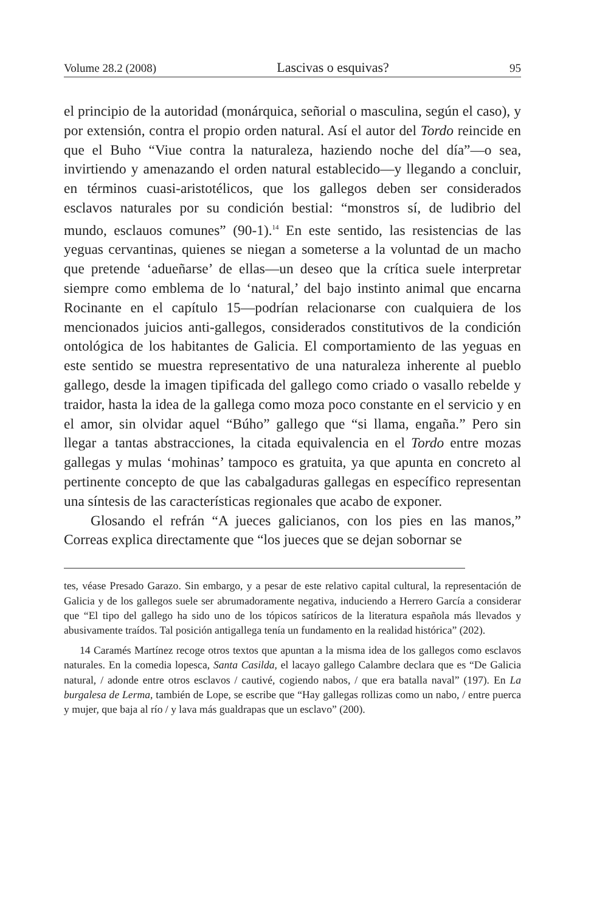Volume 28.2 (2008) Lascivas o esquivas? 95
el principio de la autoridad (monárquica, señorial o masculina, según el caso), y por extensión, contra el propio orden natural. Así el autor del Tordo reincide en que el Buho “Viue contra la naturaleza, haziendo noche del día”—o sea, invirtiendo y amenazando el orden natural establecido—y llegando a concluir, en términos cuasi-aristotélicos, que los gallegos deben ser considerados esclavos naturales por su condición bestial: “monstros sí, de ludibrio del mundo, esclauos comunes” (90-1).<sup>14</sup> En este sentido, las resistencias de las yeguas cervantinas, quienes se niegan a someterse a la voluntad de un macho que pretende ‘adueñarse’ de ellas—un deseo que la crítica suele interpretar siempre como emblema de lo ‘natural,’ del bajo instinto animal que encarna Rocinante en el capítulo 15—podrían relacionarse con cualquiera de los mencionados juicios anti-gallegos, considerados constitutivos de la condición ontológica de los habitantes de Galicia. El comportamiento de las yeguas en este sentido se muestra representativo de una naturaleza inherente al pueblo gallego, desde la imagen tipificada del gallego como criado o vasallo rebelde y traidor, hasta la idea de la gallega como moza poco constante en el servicio y en el amor, sin olvidar aquel “Búho” gallego que “si llama, engaña.” Pero sin llegar a tantas abstracciones, la citada equivalencia en el Tordo entre mozas gallegas y mulas ‘mohinas’ tampoco es gratuita, ya que apunta en concreto al pertinente concepto de que las cabalgaduras gallegas en específico representan una síntesis de las características regionales que acabo de exponer.
Glosando el refrán “A jueces galicianos, con los pies en las manos,” Correas explica directamente que “los jueces que se dejan sobornar se
tes, véase Presado Garazo. Sin embargo, y a pesar de este relativo capital cultural, la representación de Galicia y de los gallegos suele ser abrumadoramente negativa, induciendo a Herrero García a considerar que “El tipo del gallego ha sido uno de los tópicos satíricos de la literatura española más llevados y abusivamente traídos. Tal posición antigallega tenía un fundamento en la realidad histórica” (202).
14 Caramés Martínez recoge otros textos que apuntan a la misma idea de los gallegos como esclavos naturales. En la comedia lopesca, Santa Casilda, el lacayo gallego Calambre declara que es “De Galicia natural, / adonde entre otros esclavos / cautivé, cogiendo nabos, / que era batalla naval” (197). En La burgalesa de Lerma, también de Lope, se escribe que “Hay gallegas rollizas como un nabo, / entre puerca y mujer, que baja al río / y lava más gualdrapas que un esclavo” (200).